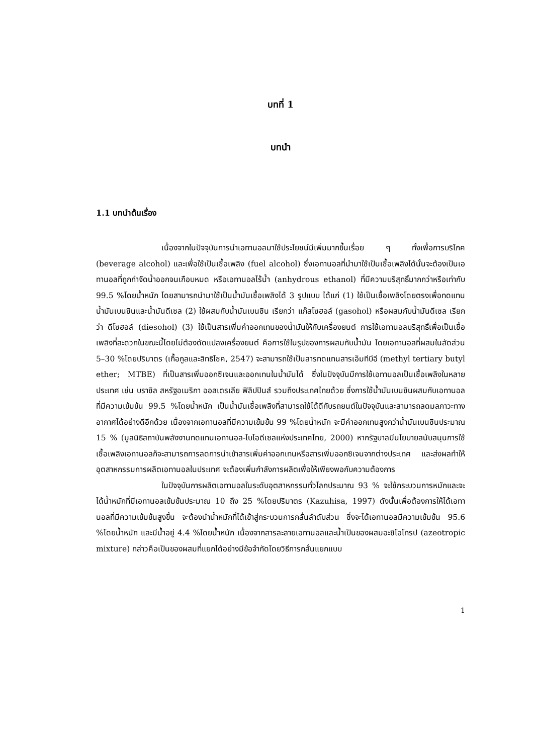บทที่ 1
บทนำ
1.1 บทนำต้นเรื่อง
เนื่องจากในปัจจุบันการนำเอทานอลมาใช้ประโยชน์มีเพิ่มมากขึ้นเรื่อย ๆ ทั้งเพื่อการบริโภค (beverage alcohol) และเพื่อใช้เป็นเชื้อเพลิง (fuel alcohol) ซึ่งเอทานอลที่นำมาใช้เป็นเชื้อเพลิงได้นั้นจะต้องเป็นเอทานอลที่ถูกกำจัดน้ำออกจนเกือบหมด หรือเอทานอลไร้น้ำ (anhydrous ethanol) ที่มีความบริสุทธิ์มากกว่าหรือเท่ากับ 99.5 %โดยน้ำหนัก โดยสามารถนำมาใช้เป็นน้ำมันเชื้อเพลิงได้ 3 รูปแบบ ได้แก่ (1) ใช้เป็นเชื้อเพลิงโดยตรงเพื่อทดแทนน้ำมันเบนซินและน้ำมันดีเซล (2) ใช้ผสมกับน้ำมันเบนซิน เรียกว่า แก๊สโซฮอล์ (gasohol) หรือผสมกับน้ำมันดีเซล เรียกว่า ดีโซฮอล์ (diesohol) (3) ใช้เป็นสารเพิ่มค่าออกเทนของน้ำมันให้กับเครื่องยนต์ การใช้เอทานอลบริสุทธิ์เพื่อเป็นเชื้อเพลิงที่สะดวกในขณะนี้โดยไม่ต้องดัดแปลงเครื่องยนต์ คือการใช้ในรูปของการผสมกับน้ำมัน โดยเอทานอลที่ผสมในสัดส่วน 5–30 %โดยปริมาตร (เกื้อกูลและสิทธิโชค, 2547) จะสามารถใช้เป็นสารทดแทนสารเอ็มทีบีอี (methyl tertiary butyl ether; MTBE) ที่เป็นสารเพิ่มออกซิเจนและออกเทนในน้ำมันได้ ซึ่งในปัจจุบันมีการใช้เอทานอลเป็นเชื้อเพลิงในหลายประเทศ เช่น บราซิล สหรัฐอเมริกา ออสเตรเลีย ฟิลิปปินส์ รวมถึงประเทศไทยด้วย ซึ่งการใช้น้ำมันเบนซินผสมกับเอทานอลที่มีความเข้มข้น 99.5 %โดยน้ำหนัก เป็นน้ำมันเชื้อเพลิงที่สามารถใช้ได้ดีกับรถยนต์ในปัจจุบันและสามารถลดมลภาวะทางอากาศได้อย่างดีอีกด้วย เนื่องจากเอทานอลที่มีความเข้มข้น 99 %โดยน้ำหนัก จะมีค่าออกเทนสูงกว่าน้ำมันเบนซินประมาณ 15 % (มูลนิธิสถาบันพลังงานทดแทนเอทานอล-ไบโอดีเซลแห่งประเทศไทย, 2000) หากรัฐบาลมีนโยบายสนับสนุนการใช้เชื้อเพลิงเอทานอลก็จะสามารถการลดการนำเข้าสารเพิ่มค่าออกเทนหรือสารเพิ่มออกซิเจนจากต่างประเทศ และส่งผลทำให้อุตสาหกรรมการผลิตเอทานอลในประเทศ จะต้องเพิ่มกำลังการผลิตเพื่อให้เพียงพอกับความต้องการ
ในปัจจุบันการผลิตเอทานอลในระดับอุตสาหกรรมทั่วโลกประมาณ 93 % จะใช้กระบวนการหมักและจะได้น้ำหมักที่มีเอทานอลเข้มข้นประมาณ 10 ถึง 25 %โดยปริมาตร (Kazuhisa, 1997) ดังนั้นเพื่อต้องการให้ได้เอทานอลที่มีความเข้มข้นสูงขึ้น จะต้องนำน้ำหมักที่ได้เข้าสู่กระบวนการกลั่นลำดับส่วน ซึ่งจะได้เอทานอลมีความเข้มข้น 95.6 %โดยน้ำหนัก และมีน้ำอยู่ 4.4 %โดยน้ำหนัก เนื่องจากสารละลายเอทานอลและน้ำเป็นของผสมอะซิโอโทรป (azeotropic mixture) กล่าวคือเป็นของผสมที่แยกได้อย่างมีข้อจำกัดโดยวิธีการกลั่นแยกแบบ
1